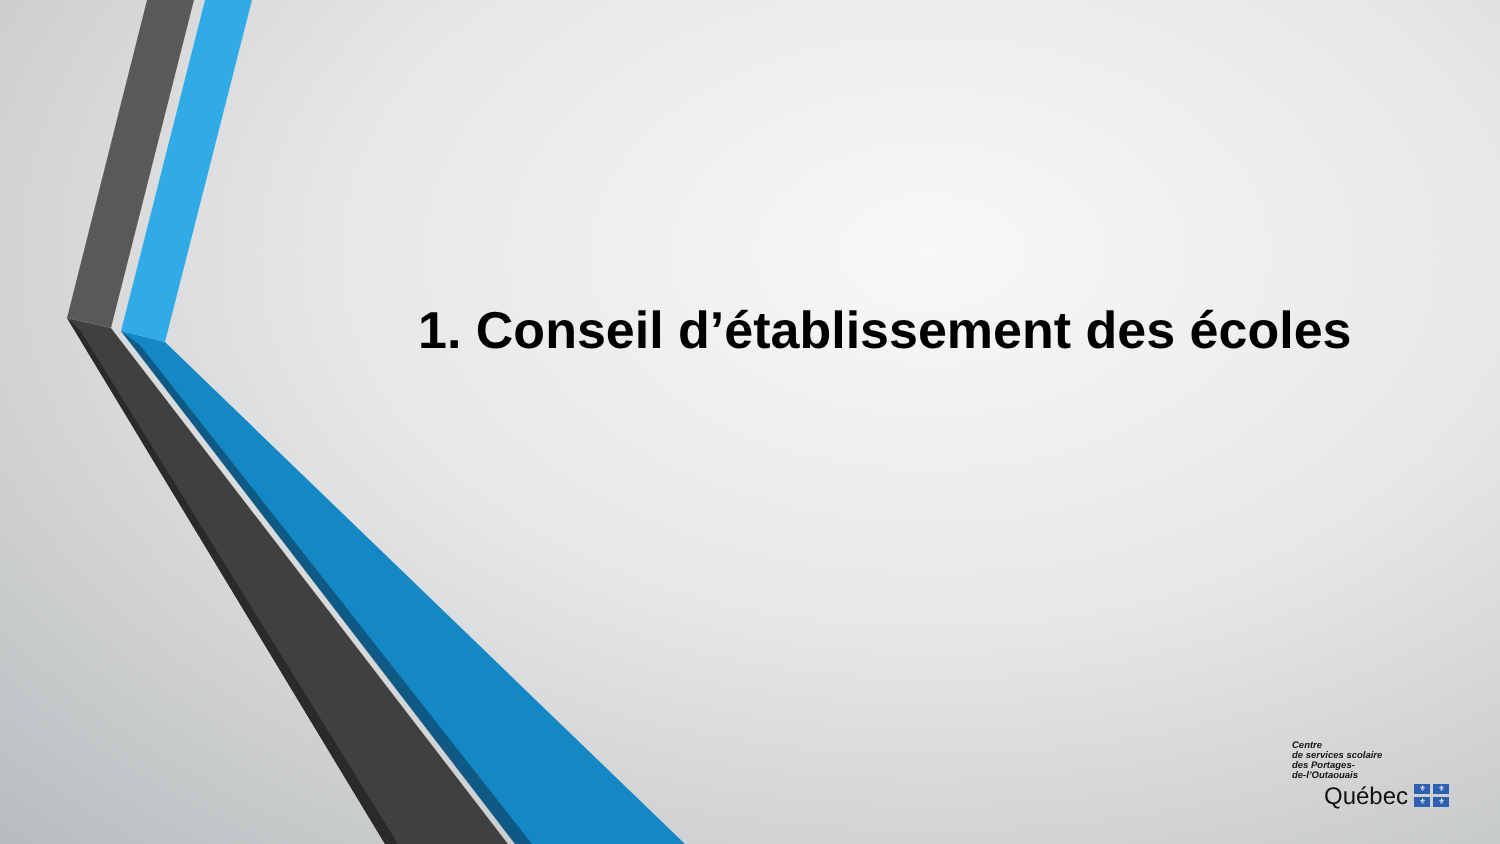1. Conseil d’établissement des écoles
Centre
de services scolaire
des Portages-
de-l’Outaouais
Québec
⚜ ⚜ ⚜ ⚜